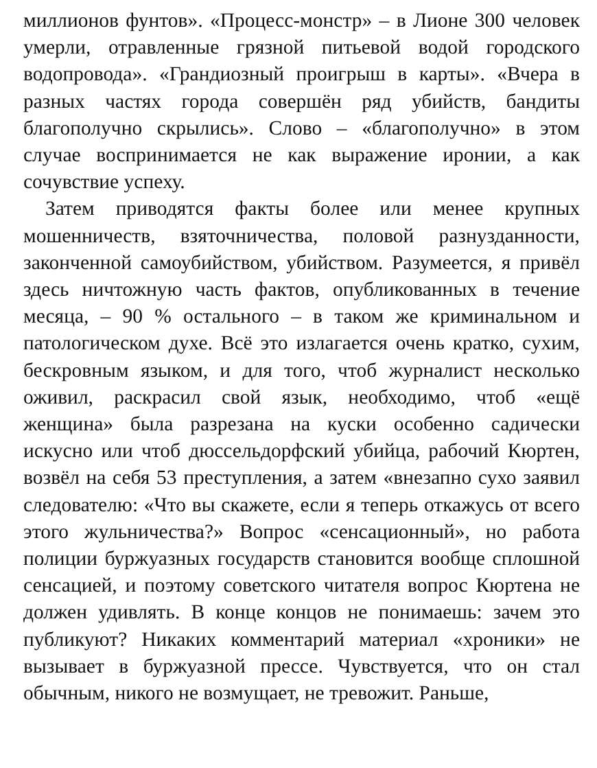миллионов фунтов». «Процесс-монстр» – в Лионе 300 человек умерли, отравленные грязной питьевой водой городского водопровода». «Грандиозный проигрыш в карты». «Вчера в разных частях города совершён ряд убийств, бандиты благополучно скрылись». Слово – «благополучно» в этом случае воспринимается не как выражение иронии, а как сочувствие успеху.
Затем приводятся факты более или менее крупных мошенничеств, взяточничества, половой разнузданности, законченной самоубийством, убийством. Разумеется, я привёл здесь ничтожную часть фактов, опубликованных в течение месяца, – 90 % остального – в таком же криминальном и патологическом духе. Всё это излагается очень кратко, сухим, бескровным языком, и для того, чтоб журналист несколько оживил, раскрасил свой язык, необходимо, чтоб «ещё женщина» была разрезана на куски особенно садически искусно или чтоб дюссельдорфский убийца, рабочий Кюртен, возвёл на себя 53 преступления, а затем «внезапно сухо заявил следователю: «Что вы скажете, если я теперь откажусь от всего этого жульничества?» Вопрос «сенсационный», но работа полиции буржуазных государств становится вообще сплошной сенсацией, и поэтому советского читателя вопрос Кюртена не должен удивлять. В конце концов не понимаешь: зачем это публикуют? Никаких комментарий материал «хроники» не вызывает в буржуазной прессе. Чувствуется, что он стал обычным, никого не возмущает, не тревожит. Раньше,